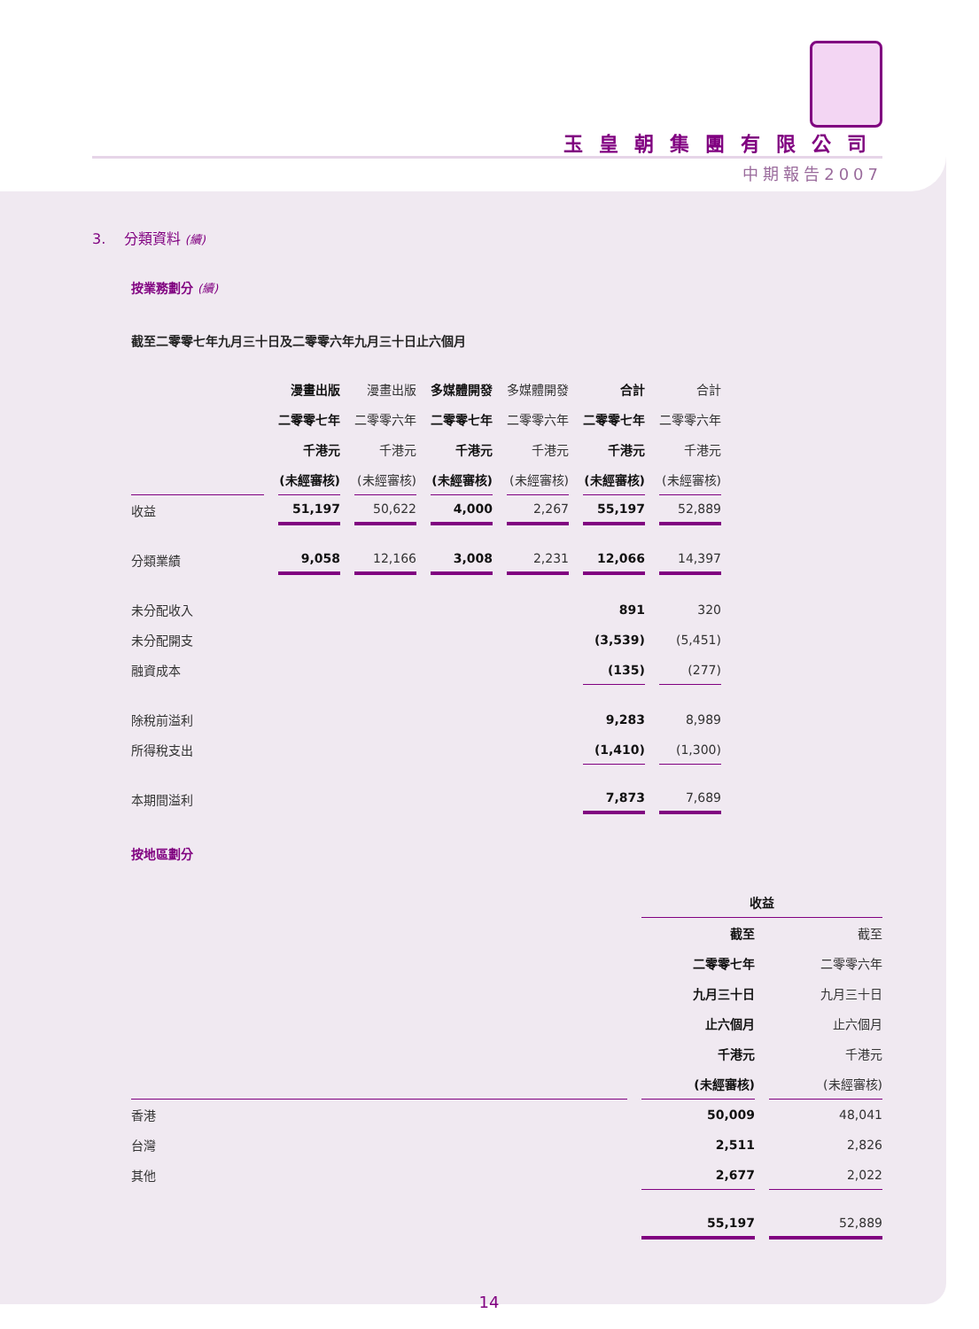玉皇朝集團有限公司
中期報告2007
3. 分類資料 (續)
按業務劃分 (續)
截至二零零七年九月三十日及二零零六年九月三十日止六個月
| | 漫畫出版 | 漫畫出版 | 多媒體開發 | 多媒體開發 | 合計 | 合計 |
| --- | --- | --- | --- | --- | --- | --- |
| | 二零零七年 | 二零零六年 | 二零零七年 | 二零零六年 | 二零零七年 | 二零零六年 |
| | 千港元 | 千港元 | 千港元 | 千港元 | 千港元 | 千港元 |
| | (未經審核) | (未經審核) | (未經審核) | (未經審核) | (未經審核) | (未經審核) |
| 收益 | 51,197 | 50,622 | 4,000 | 2,267 | 55,197 | 52,889 |
| 分類業績 | 9,058 | 12,166 | 3,008 | 2,231 | 12,066 | 14,397 |
| 未分配收入 | | | | | 891 | 320 |
| 未分配開支 | | | | | (3,539) | (5,451) |
| 融資成本 | | | | | (135) | (277) |
| 除稅前溢利 | | | | | 9,283 | 8,989 |
| 所得稅支出 | | | | | (1,410) | (1,300) |
| 本期間溢利 | | | | | 7,873 | 7,689 |
按地區劃分
| | 收益 | |
| --- | --- | --- |
| | 截至 | 截至 |
| | 二零零七年 | 二零零六年 |
| | 九月三十日 | 九月三十日 |
| | 止六個月 | 止六個月 |
| | 千港元 | 千港元 |
| | (未經審核) | (未經審核) |
| 香港 | 50,009 | 48,041 |
| 台灣 | 2,511 | 2,826 |
| 其他 | 2,677 | 2,022 |
| | 55,197 | 52,889 |
14